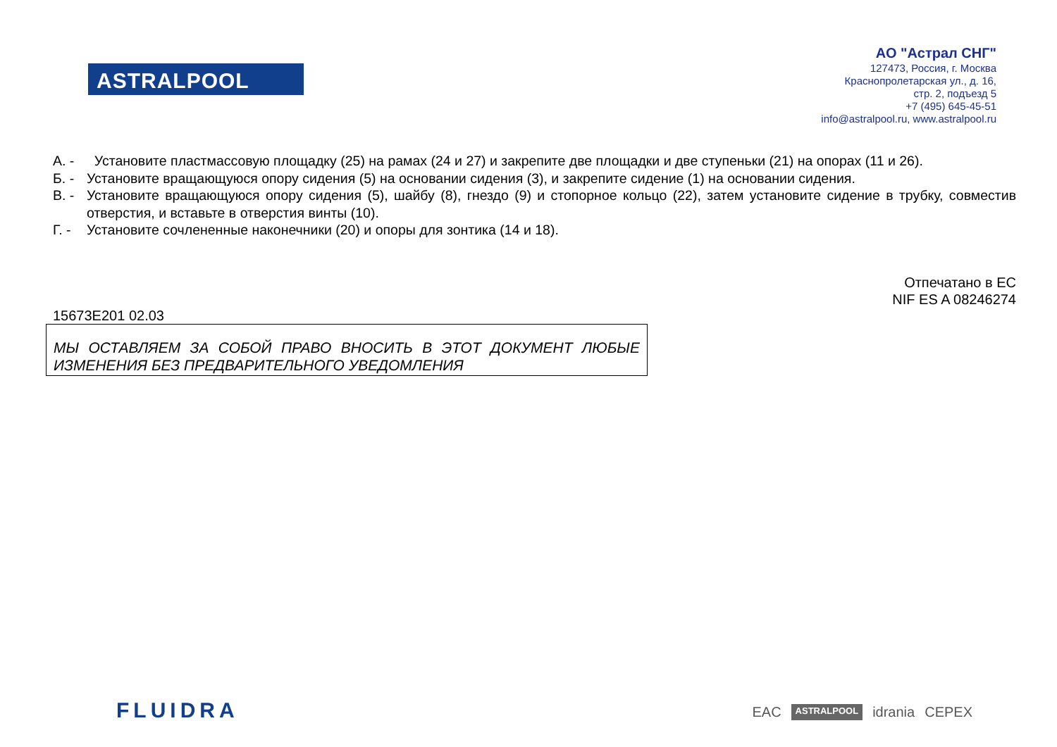ASTRALPOOL
АО "Астрал СНГ"
127473, Россия, г. Москва
Краснопролетарская ул., д. 16,
стр. 2, подъезд 5
+7 (495) 645-45-51
info@astralpool.ru, www.astralpool.ru
А. - Установите пластмассовую площадку (25) на рамах (24 и 27) и закрепите две площадки и две ступеньки (21) на опорах (11 и 26).
Б. - Установите вращающуюся опору сидения (5) на основании сидения (3), и закрепите сидение (1) на основании сидения.
В. - Установите вращающуюся опору сидения (5), шайбу (8), гнездо (9) и стопорное кольцо (22), затем установите сидение в трубку, совместив отверстия, и вставьте в отверстия винты (10).
Г. - Установите сочлененные наконечники (20) и опоры для зонтика (14 и 18).
Отпечатано в ЕС
NIF ES A 08246274
15673E201 02.03
МЫ ОСТАВЛЯЕМ ЗА СОБОЙ ПРАВО ВНОСИТЬ В ЭТОТ ДОКУМЕНТ ЛЮБЫЕ ИЗМЕНЕНИЯ БЕЗ ПРЕДВАРИТЕЛЬНОГО УВЕДОМЛЕНИЯ
FLUIDRA EAC ASTRALPOOL idrania CEPEX